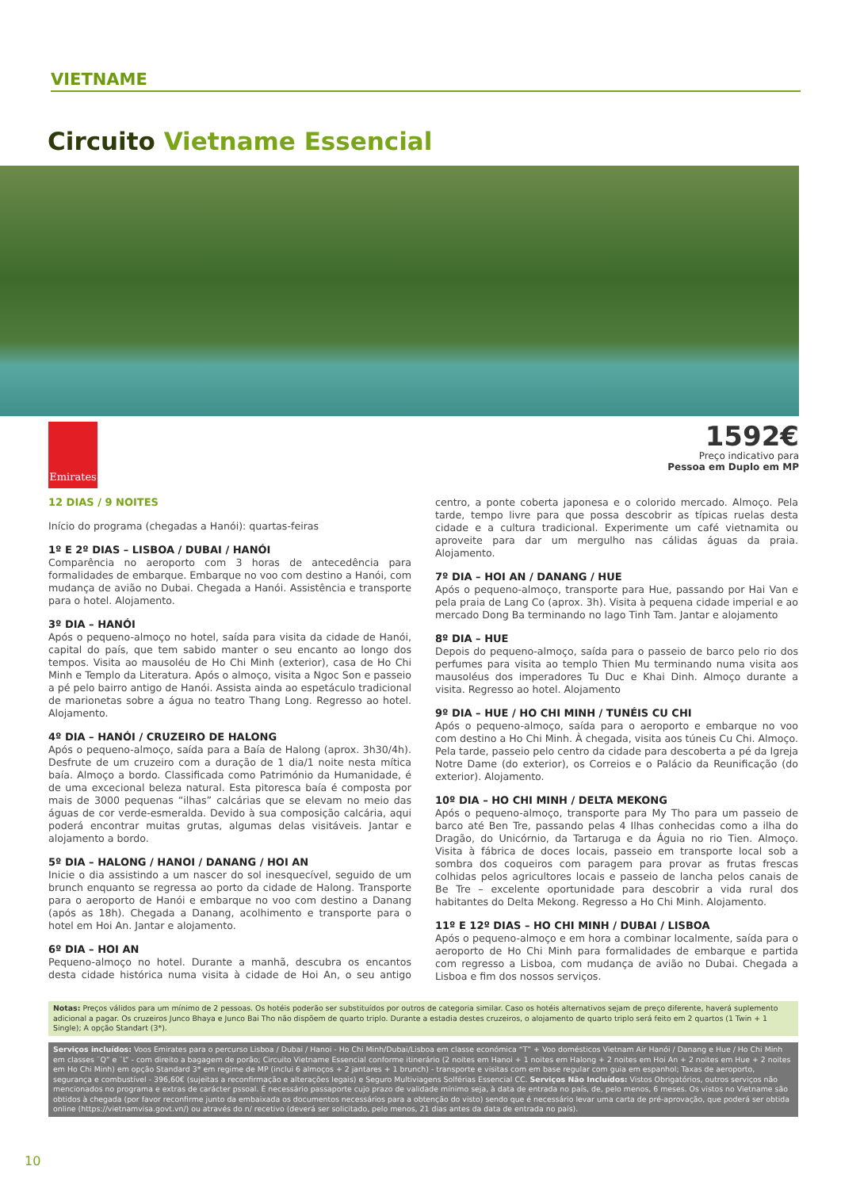VIETNAME
Circuito Vietname Essencial
Emirates
1592€
Preço indicativo para
Pessoa em Duplo em MP
12 DIAS / 9 NOITES
Início do programa (chegadas a Hanói): quartas-feiras
1º E 2º DIAS – LISBOA / DUBAI / HANÓI
Comparência no aeroporto com 3 horas de antecedência para formalidades de embarque. Embarque no voo com destino a Hanói, com mudança de avião no Dubai. Chegada a Hanói. Assistência e transporte para o hotel. Alojamento.
3º DIA – HANÓI
Após o pequeno-almoço no hotel, saída para visita da cidade de Hanói, capital do país, que tem sabido manter o seu encanto ao longo dos tempos. Visita ao mausoléu de Ho Chi Minh (exterior), casa de Ho Chi Minh e Templo da Literatura. Após o almoço, visita a Ngoc Son e passeio a pé pelo bairro antigo de Hanói. Assista ainda ao espetáculo tradicional de marionetas sobre a água no teatro Thang Long. Regresso ao hotel. Alojamento.
4º DIA – HANÓI / CRUZEIRO DE HALONG
Após o pequeno-almoço, saída para a Baía de Halong (aprox. 3h30/4h). Desfrute de um cruzeiro com a duração de 1 dia/1 noite nesta mítica baía. Almoço a bordo. Classificada como Património da Humanidade, é de uma excecional beleza natural. Esta pitoresca baía é composta por mais de 3000 pequenas “ilhas” calcárias que se elevam no meio das águas de cor verde-esmeralda. Devido à sua composição calcária, aqui poderá encontrar muitas grutas, algumas delas visitáveis. Jantar e alojamento a bordo.
5º DIA – HALONG / HANOI / DANANG / HOI AN
Inicie o dia assistindo a um nascer do sol inesquecível, seguido de um brunch enquanto se regressa ao porto da cidade de Halong. Transporte para o aeroporto de Hanói e embarque no voo com destino a Danang (após as 18h). Chegada a Danang, acolhimento e transporte para o hotel em Hoi An. Jantar e alojamento.
6º DIA – HOI AN
Pequeno-almoço no hotel. Durante a manhã, descubra os encantos desta cidade histórica numa visita à cidade de Hoi An, o seu antigo centro, a ponte coberta japonesa e o colorido mercado. Almoço. Pela tarde, tempo livre para que possa descobrir as típicas ruelas desta cidade e a cultura tradicional. Experimente um café vietnamita ou aproveite para dar um mergulho nas cálidas águas da praia. Alojamento.
7º DIA – HOI AN / DANANG / HUE
Após o pequeno-almoço, transporte para Hue, passando por Hai Van e pela praia de Lang Co (aprox. 3h). Visita à pequena cidade imperial e ao mercado Dong Ba terminando no lago Tinh Tam. Jantar e alojamento
8º DIA – HUE
Depois do pequeno-almoço, saída para o passeio de barco pelo rio dos perfumes para visita ao templo Thien Mu terminando numa visita aos mausoléus dos imperadores Tu Duc e Khai Dinh. Almoço durante a visita. Regresso ao hotel. Alojamento
9º DIA – HUE / HO CHI MINH / TUNÉIS CU CHI
Após o pequeno-almoço, saída para o aeroporto e embarque no voo com destino a Ho Chi Minh. À chegada, visita aos túneis Cu Chi. Almoço. Pela tarde, passeio pelo centro da cidade para descoberta a pé da Igreja Notre Dame (do exterior), os Correios e o Palácio da Reunificação (do exterior). Alojamento.
10º DIA – HO CHI MINH / DELTA MEKONG
Após o pequeno-almoço, transporte para My Tho para um passeio de barco até Ben Tre, passando pelas 4 Ilhas conhecidas como a ilha do Dragão, do Unicórnio, da Tartaruga e da Águia no rio Tien. Almoço. Visita à fábrica de doces locais, passeio em transporte local sob a sombra dos coqueiros com paragem para provar as frutas frescas colhidas pelos agricultores locais e passeio de lancha pelos canais de Be Tre – excelente oportunidade para descobrir a vida rural dos habitantes do Delta Mekong. Regresso a Ho Chi Minh. Alojamento.
11º E 12º DIAS – HO CHI MINH / DUBAI / LISBOA
Após o pequeno-almoço e em hora a combinar localmente, saída para o aeroporto de Ho Chi Minh para formalidades de embarque e partida com regresso a Lisboa, com mudança de avião no Dubai. Chegada a Lisboa e fim dos nossos serviços.
Notas: Preços válidos para um mínimo de 2 pessoas. Os hotéis poderão ser substituídos por outros de categoria similar. Caso os hotéis alternativos sejam de preço diferente, haverá suplemento adicional a pagar. Os cruzeiros Junco Bhaya e Junco Bai Tho não dispõem de quarto triplo. Durante a estadia destes cruzeiros, o alojamento de quarto triplo será feito em 2 quartos (1 Twin + 1 Single); A opção Standart (3*).
Serviços incluídos: Voos Emirates para o percurso Lisboa / Dubai / Hanoi - Ho Chi Minh/Dubai/Lisboa em classe económica “T” + Voo domésticos Vietnam Air Hanói / Danang e Hue / Ho Chi Minh em classes ¨Q” e ¨L” - com direito a bagagem de porão; Circuito Vietname Essencial conforme itinerário (2 noites em Hanoi + 1 noites em Halong + 2 noites em Hoi An + 2 noites em Hue + 2 noites em Ho Chi Minh) em opção Standard 3* em regime de MP (inclui 6 almoços + 2 jantares + 1 brunch) - transporte e visitas com em base regular com guia em espanhol; Taxas de aeroporto, segurança e combustível - 396,60€ (sujeitas a reconfirmação e alterações legais) e Seguro Multiviagens Solférias Essencial CC. Serviços Não Incluídos: Vistos Obrigatórios, outros serviços não mencionados no programa e extras de carácter pssoal. É necessário passaporte cujo prazo de validade mínimo seja, à data de entrada no país, de, pelo menos, 6 meses. Os vistos no Vietname são obtidos à chegada (por favor reconfirme junto da embaixada os documentos necessários para a obtenção do visto) sendo que é necessário levar uma carta de pré-aprovação, que poderá ser obtida online (https://vietnamvisa.govt.vn/) ou através do n/ recetivo (deverá ser solicitado, pelo menos, 21 dias antes da data de entrada no país).
10